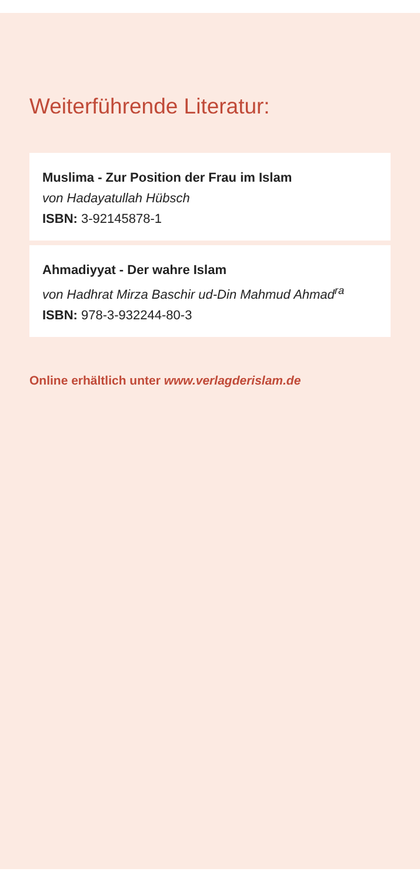Weiterführende Literatur:
Muslima - Zur Position der Frau im Islam
von Hadayatullah Hübsch
ISBN: 3-92145878-1
Ahmadiyyat - Der wahre Islam
von Hadhrat Mirza Baschir ud-Din Mahmud Ahmad<sup>ra</sup>
ISBN: 978-3-932244-80-3
Online erhältlich unter www.verlagderislam.de